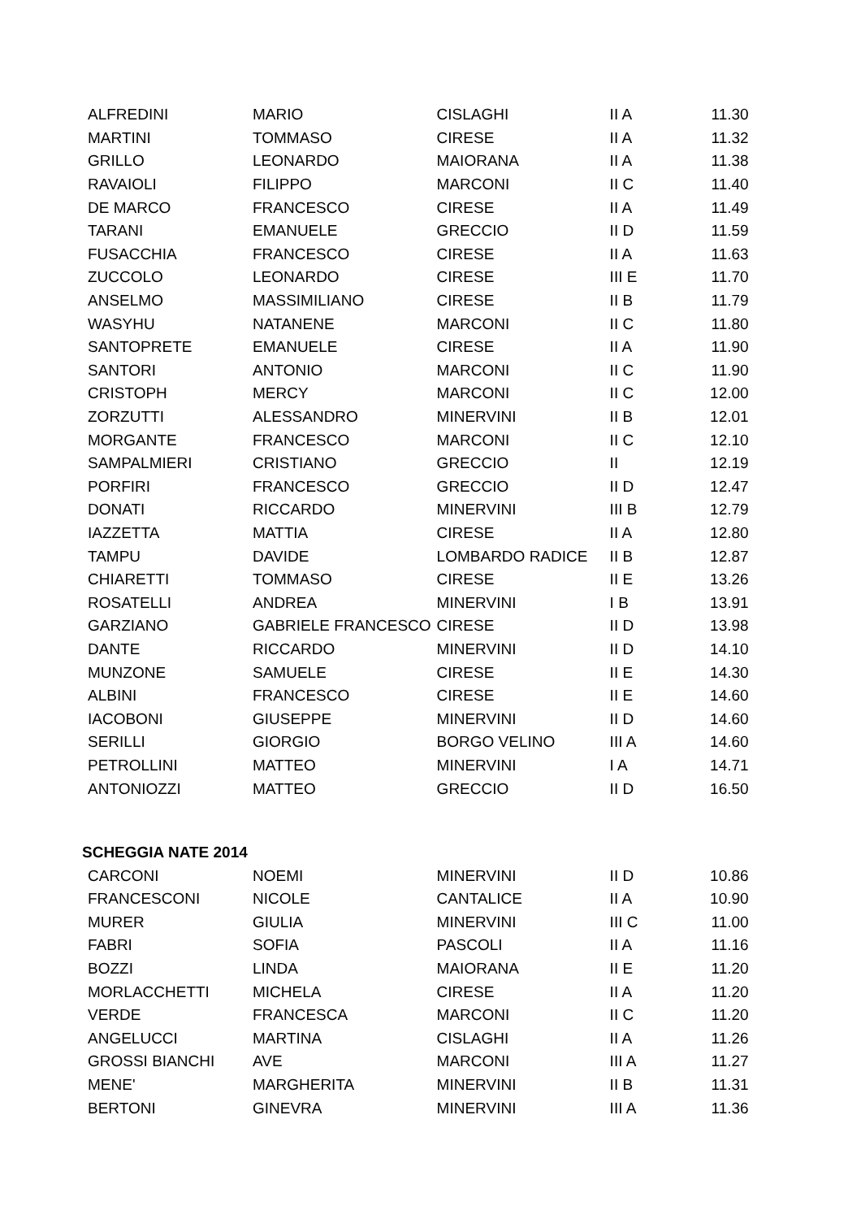| ALFREDINI | MARIO | CISLAGHI | II A | 11.30 |
| MARTINI | TOMMASO | CIRESE | II A | 11.32 |
| GRILLO | LEONARDO | MAIORANA | II A | 11.38 |
| RAVAIOLI | FILIPPO | MARCONI | II C | 11.40 |
| DE MARCO | FRANCESCO | CIRESE | II A | 11.49 |
| TARANI | EMANUELE | GRECCIO | II D | 11.59 |
| FUSACCHIA | FRANCESCO | CIRESE | II A | 11.63 |
| ZUCCOLO | LEONARDO | CIRESE | III E | 11.70 |
| ANSELMO | MASSIMILIANO | CIRESE | II B | 11.79 |
| WASYHU | NATANENE | MARCONI | II C | 11.80 |
| SANTOPRETE | EMANUELE | CIRESE | II A | 11.90 |
| SANTORI | ANTONIO | MARCONI | II C | 11.90 |
| CRISTOPH | MERCY | MARCONI | II C | 12.00 |
| ZORZUTTI | ALESSANDRO | MINERVINI | II B | 12.01 |
| MORGANTE | FRANCESCO | MARCONI | II C | 12.10 |
| SAMPALMIERI | CRISTIANO | GRECCIO | II | 12.19 |
| PORFIRI | FRANCESCO | GRECCIO | II D | 12.47 |
| DONATI | RICCARDO | MINERVINI | III B | 12.79 |
| IAZZETTA | MATTIA | CIRESE | II A | 12.80 |
| TAMPU | DAVIDE | LOMBARDO RADICE | II B | 12.87 |
| CHIARETTI | TOMMASO | CIRESE | II E | 13.26 |
| ROSATELLI | ANDREA | MINERVINI | I B | 13.91 |
| GARZIANO | GABRIELE FRANCESCO | CIRESE | II D | 13.98 |
| DANTE | RICCARDO | MINERVINI | II D | 14.10 |
| MUNZONE | SAMUELE | CIRESE | II E | 14.30 |
| ALBINI | FRANCESCO | CIRESE | II E | 14.60 |
| IACOBONI | GIUSEPPE | MINERVINI | II D | 14.60 |
| SERILLI | GIORGIO | BORGO VELINO | III A | 14.60 |
| PETROLLINI | MATTEO | MINERVINI | I A | 14.71 |
| ANTONIOZZI | MATTEO | GRECCIO | II D | 16.50 |
| SCHEGGIA NATE 2014 | | | | |
| CARCONI | NOEMI | MINERVINI | II D | 10.86 |
| FRANCESCONI | NICOLE | CANTALICE | II A | 10.90 |
| MURER | GIULIA | MINERVINI | III C | 11.00 |
| FABRI | SOFIA | PASCOLI | II A | 11.16 |
| BOZZI | LINDA | MAIORANA | II E | 11.20 |
| MORLACCHETTI | MICHELA | CIRESE | II A | 11.20 |
| VERDE | FRANCESCA | MARCONI | II C | 11.20 |
| ANGELUCCI | MARTINA | CISLAGHI | II A | 11.26 |
| GROSSI BIANCHI | AVE | MARCONI | III A | 11.27 |
| MENE' | MARGHERITA | MINERVINI | II B | 11.31 |
| BERTONI | GINEVRA | MINERVINI | III A | 11.36 |